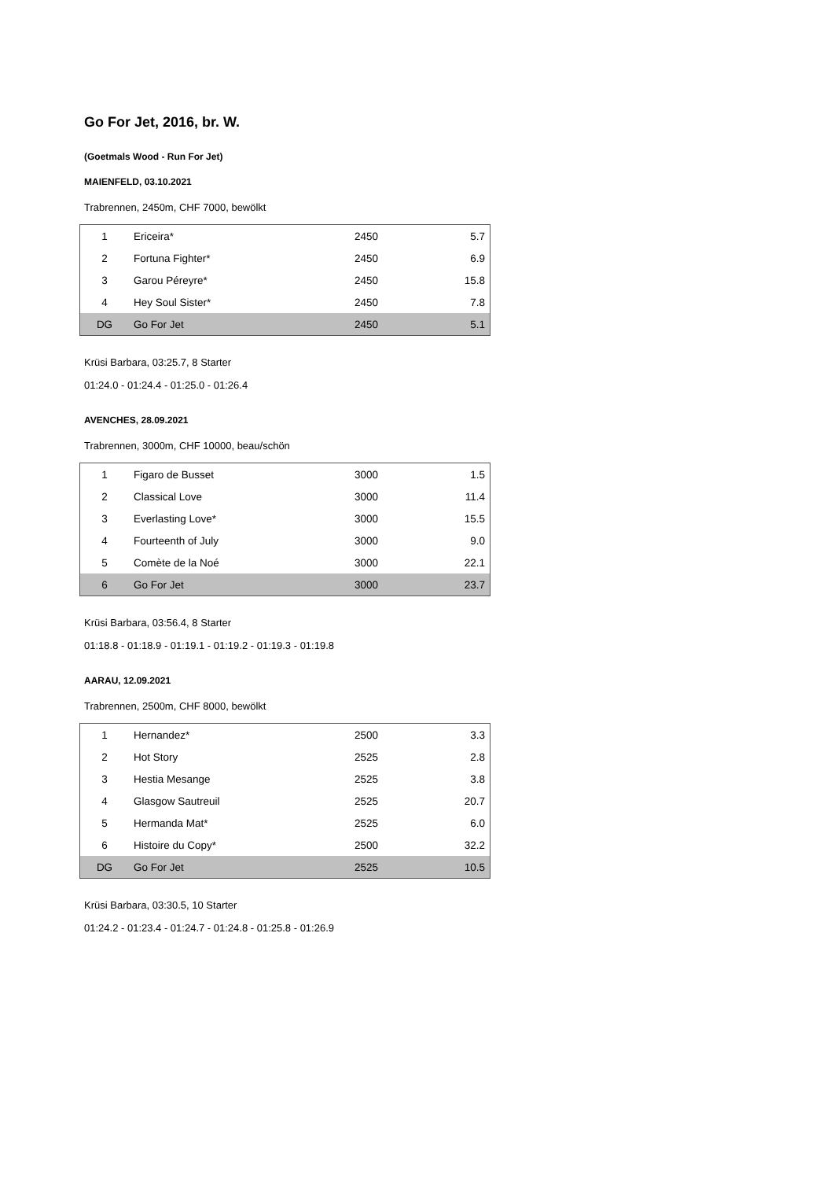Go For Jet, 2016, br. W.
(Goetmals Wood - Run For Jet)
MAIENFELD, 03.10.2021
Trabrennen, 2450m, CHF 7000, bewölkt
| 1 | Ericeira* | 2450 | 5.7 |
| 2 | Fortuna Fighter* | 2450 | 6.9 |
| 3 | Garou Péreyre* | 2450 | 15.8 |
| 4 | Hey Soul Sister* | 2450 | 7.8 |
| DG | Go For Jet | 2450 | 5.1 |
Krüsi Barbara, 03:25.7, 8 Starter
01:24.0 - 01:24.4 - 01:25.0 - 01:26.4
AVENCHES, 28.09.2021
Trabrennen, 3000m, CHF 10000, beau/schön
| 1 | Figaro de Busset | 3000 | 1.5 |
| 2 | Classical Love | 3000 | 11.4 |
| 3 | Everlasting Love* | 3000 | 15.5 |
| 4 | Fourteenth of July | 3000 | 9.0 |
| 5 | Comète de la Noé | 3000 | 22.1 |
| 6 | Go For Jet | 3000 | 23.7 |
Krüsi Barbara, 03:56.4, 8 Starter
01:18.8 - 01:18.9 - 01:19.1 - 01:19.2 - 01:19.3 - 01:19.8
AARAU, 12.09.2021
Trabrennen, 2500m, CHF 8000, bewölkt
| 1 | Hernandez* | 2500 | 3.3 |
| 2 | Hot Story | 2525 | 2.8 |
| 3 | Hestia Mesange | 2525 | 3.8 |
| 4 | Glasgow Sautreuil | 2525 | 20.7 |
| 5 | Hermanda Mat* | 2525 | 6.0 |
| 6 | Histoire du Copy* | 2500 | 32.2 |
| DG | Go For Jet | 2525 | 10.5 |
Krüsi Barbara, 03:30.5, 10 Starter
01:24.2 - 01:23.4 - 01:24.7 - 01:24.8 - 01:25.8 - 01:26.9